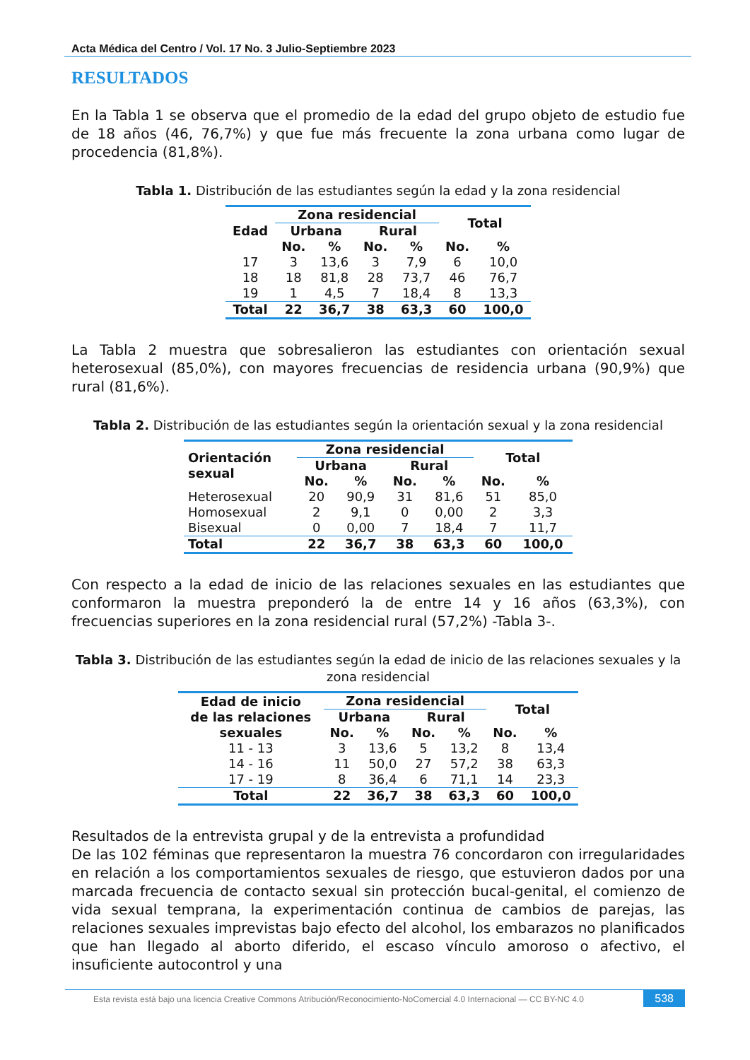Acta Médica del Centro / Vol. 17 No. 3 Julio-Septiembre 2023
RESULTADOS
En la Tabla 1 se observa que el promedio de la edad del grupo objeto de estudio fue de 18 años (46, 76,7%) y que fue más frecuente la zona urbana como lugar de procedencia (81,8%).
Tabla 1. Distribución de las estudiantes según la edad y la zona residencial
| Edad | Zona residencial | | | | Total | |
| --- | --- | --- | --- | --- | --- | --- |
| | Urbana | | Rural | | | |
| | No. | % | No. | % | No. | % |
| 17 | 3 | 13,6 | 3 | 7,9 | 6 | 10,0 |
| 18 | 18 | 81,8 | 28 | 73,7 | 46 | 76,7 |
| 19 | 1 | 4,5 | 7 | 18,4 | 8 | 13,3 |
| Total | 22 | 36,7 | 38 | 63,3 | 60 | 100,0 |
La Tabla 2 muestra que sobresalieron las estudiantes con orientación sexual heterosexual (85,0%), con mayores frecuencias de residencia urbana (90,9%) que rural (81,6%).
Tabla 2. Distribución de las estudiantes según la orientación sexual y la zona residencial
| Orientación sexual | Zona residencial | | | | Total | |
| --- | --- | --- | --- | --- | --- | --- |
| | Urbana | | Rural | | | |
| | No. | % | No. | % | No. | % |
| Heterosexual | 20 | 90,9 | 31 | 81,6 | 51 | 85,0 |
| Homosexual | 2 | 9,1 | 0 | 0,00 | 2 | 3,3 |
| Bisexual | 0 | 0,00 | 7 | 18,4 | 7 | 11,7 |
| Total | 22 | 36,7 | 38 | 63,3 | 60 | 100,0 |
Con respecto a la edad de inicio de las relaciones sexuales en las estudiantes que conformaron la muestra preponderó la de entre 14 y 16 años (63,3%), con frecuencias superiores en la zona residencial rural (57,2%) -Tabla 3-.
Tabla 3. Distribución de las estudiantes según la edad de inicio de las relaciones sexuales y la zona residencial
| Edad de inicio de las relaciones sexuales | Zona residencial | | | | Total | |
| --- | --- | --- | --- | --- | --- | --- |
| | Urbana | | Rural | | | |
| | No. | % | No. | % | No. | % |
| 11 - 13 | 3 | 13,6 | 5 | 13,2 | 8 | 13,4 |
| 14 - 16 | 11 | 50,0 | 27 | 57,2 | 38 | 63,3 |
| 17 - 19 | 8 | 36,4 | 6 | 71,1 | 14 | 23,3 |
| Total | 22 | 36,7 | 38 | 63,3 | 60 | 100,0 |
Resultados de la entrevista grupal y de la entrevista a profundidad
De las 102 féminas que representaron la muestra 76 concordaron con irregularidades en relación a los comportamientos sexuales de riesgo, que estuvieron dados por una marcada frecuencia de contacto sexual sin protección bucal-genital, el comienzo de vida sexual temprana, la experimentación continua de cambios de parejas, las relaciones sexuales imprevistas bajo efecto del alcohol, los embarazos no planificados que han llegado al aborto diferido, el escaso vínculo amoroso o afectivo, el insuficiente autocontrol y una
Esta revista está bajo una licencia Creative Commons Atribución/Reconocimiento-NoComercial 4.0 Internacional — CC BY-NC 4.0 538